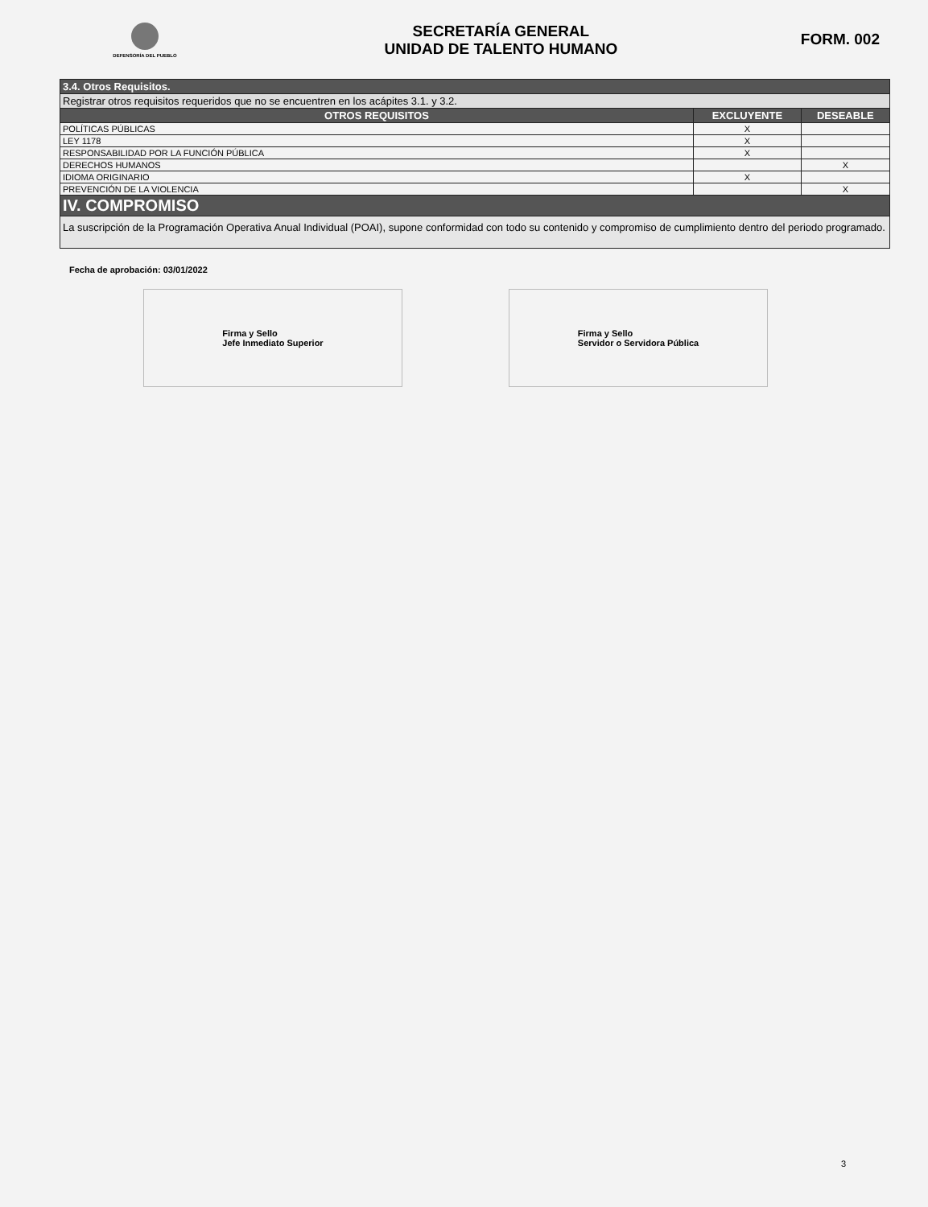DEFENSORÍA DEL PUEBLO
SECRETARÍA GENERAL
UNIDAD DE TALENTO HUMANO
FORM. 002
| 3.4. Otros Requisitos. | | |
| Registrar otros requisitos requeridos que no se encuentren en los acápites 3.1. y 3.2. | | |
| OTROS REQUISITOS | EXCLUYENTE | DESEABLE |
| POLÍTICAS PÚBLICAS | X | |
| LEY 1178 | X | |
| RESPONSABILIDAD POR LA FUNCIÓN PÚBLICA | X | |
| DERECHOS HUMANOS | | X |
| IDIOMA ORIGINARIO | X | |
| PREVENCIÓN DE LA VIOLENCIA | | X |
| IV. COMPROMISO | | |
| La suscripción de la Programación Operativa Anual Individual (POAI), supone conformidad con todo su contenido y compromiso de cumplimiento dentro del periodo programado. | | |
Fecha de aprobación: 03/01/2022
Firma y Sello
Jefe Inmediato Superior
Firma y Sello
Servidor o Servidora Pública
3